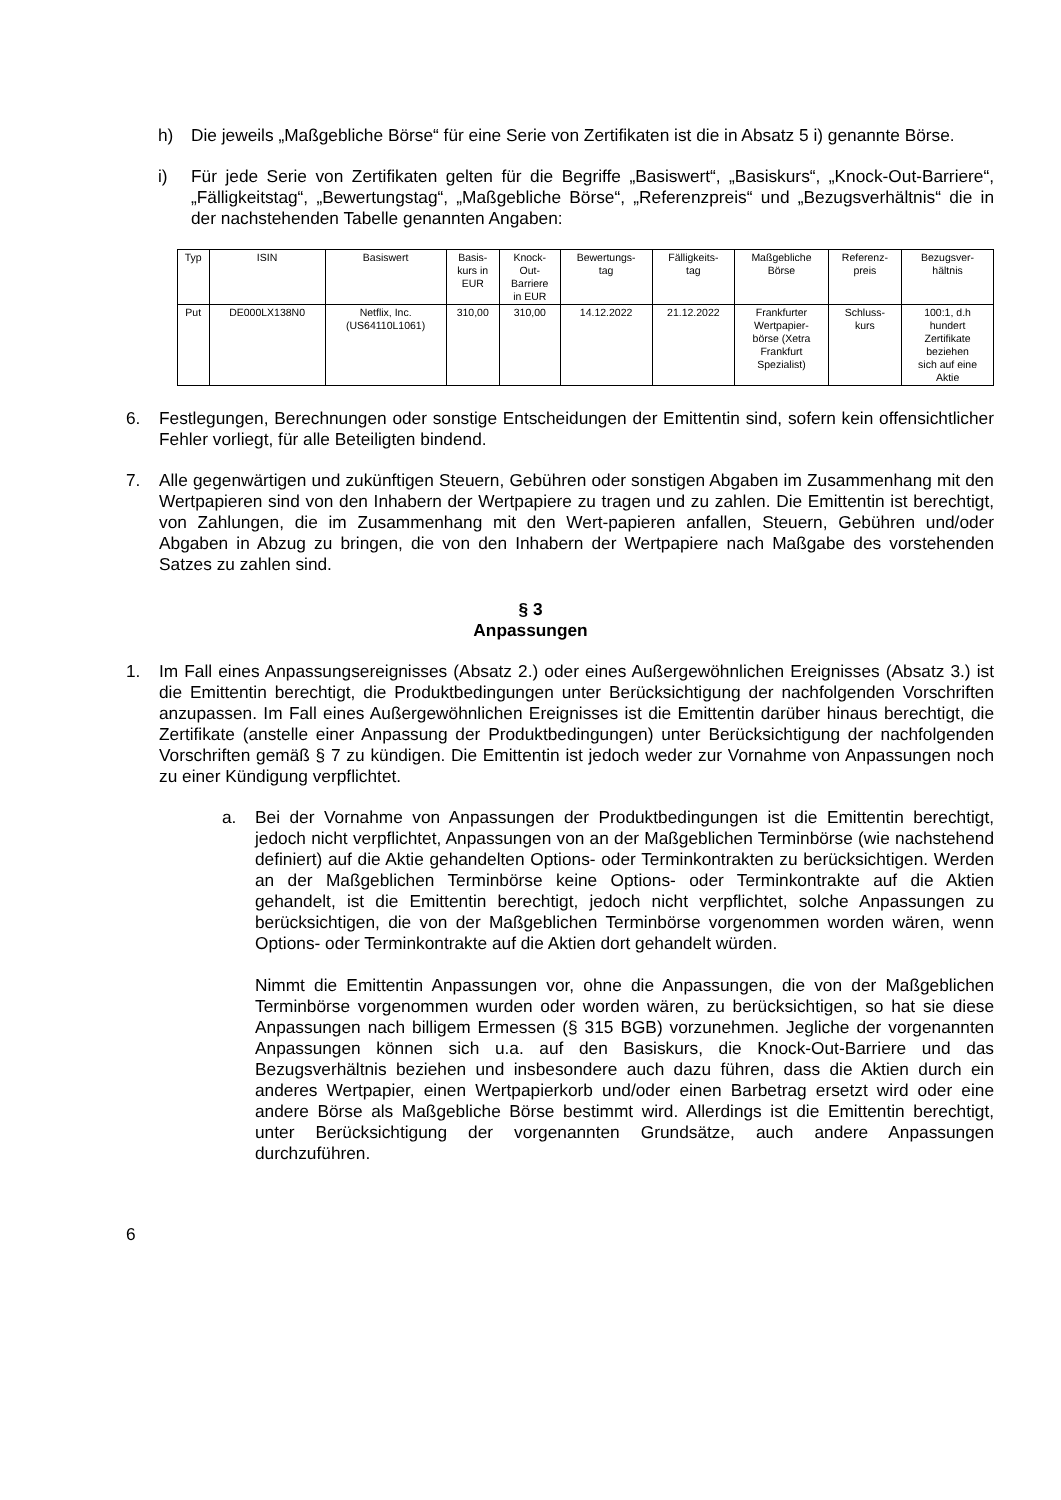h) Die jeweils „Maßgebliche Börse“ für eine Serie von Zertifikaten ist die in Absatz 5 i) genannte Börse.
i) Für jede Serie von Zertifikaten gelten für die Begriffe „Basiswert“, „Basiskurs“, „Knock-Out-Barriere“, „Fälligkeitstag“, „Bewertungstag“, „Maßgebliche Börse“, „Referenzpreis“ und „Bezugsverhältnis“ die in der nachstehenden Tabelle genannten Angaben:
| Typ | ISIN | Basiswert | Basis- kurs in EUR | Knock- Out- Barriere in EUR | Bewertungs- tag | Fälligkeits- tag | Maßgebliche Börse | Referenz- preis | Bezugsver- hältnis |
| Put | DE000LX138N0 | Netflix, Inc. (US64110L1061) | 310,00 | 310,00 | 14.12.2022 | 21.12.2022 | Frankfurter Wertpapier- börse (Xetra Frankfurt Spezialist) | Schluss- kurs | 100:1, d.h hundert Zertifikate beziehen sich auf eine Aktie |
6. Festlegungen, Berechnungen oder sonstige Entscheidungen der Emittentin sind, sofern kein offensichtlicher Fehler vorliegt, für alle Beteiligten bindend.
7. Alle gegenwärtigen und zukünftigen Steuern, Gebühren oder sonstigen Abgaben im Zusammenhang mit den Wertpapieren sind von den Inhabern der Wertpapiere zu tragen und zu zahlen. Die Emittentin ist berechtigt, von Zahlungen, die im Zusammenhang mit den Wert-papieren anfallen, Steuern, Gebühren und/oder Abgaben in Abzug zu bringen, die von den Inhabern der Wertpapiere nach Maßgabe des vorstehenden Satzes zu zahlen sind.
§ 3
Anpassungen
1. Im Fall eines Anpassungsereignisses (Absatz 2.) oder eines Außergewöhnlichen Ereignisses (Absatz 3.) ist die Emittentin berechtigt, die Produktbedingungen unter Berücksichtigung der nachfolgenden Vorschriften anzupassen. Im Fall eines Außergewöhnlichen Ereignisses ist die Emittentin darüber hinaus berechtigt, die Zertifikate (anstelle einer Anpassung der Produktbedingungen) unter Berücksichtigung der nachfolgenden Vorschriften gemäß § 7 zu kündigen. Die Emittentin ist jedoch weder zur Vornahme von Anpassungen noch zu einer Kündigung verpflichtet.
a. Bei der Vornahme von Anpassungen der Produktbedingungen ist die Emittentin berechtigt, jedoch nicht verpflichtet, Anpassungen von an der Maßgeblichen Terminbörse (wie nachstehend definiert) auf die Aktie gehandelten Options- oder Terminkontrakten zu berücksichtigen. Werden an der Maßgeblichen Terminbörse keine Options- oder Terminkontrakte auf die Aktien gehandelt, ist die Emittentin berechtigt, jedoch nicht verpflichtet, solche Anpassungen zu berücksichtigen, die von der Maßgeblichen Terminbörse vorgenommen worden wären, wenn Options- oder Terminkontrakte auf die Aktien dort gehandelt würden.
Nimmt die Emittentin Anpassungen vor, ohne die Anpassungen, die von der Maßgeblichen Terminbörse vorgenommen wurden oder worden wären, zu berücksichtigen, so hat sie diese Anpassungen nach billigem Ermessen (§ 315 BGB) vorzunehmen. Jegliche der vorgenannten Anpassungen können sich u.a. auf den Basiskurs, die Knock-Out-Barriere und das Bezugsverhältnis beziehen und insbesondere auch dazu führen, dass die Aktien durch ein anderes Wertpapier, einen Wertpapierkorb und/oder einen Barbetrag ersetzt wird oder eine andere Börse als Maßgebliche Börse bestimmt wird. Allerdings ist die Emittentin berechtigt, unter Berücksichtigung der vorgenannten Grundsätze, auch andere Anpassungen durchzuführen.
6